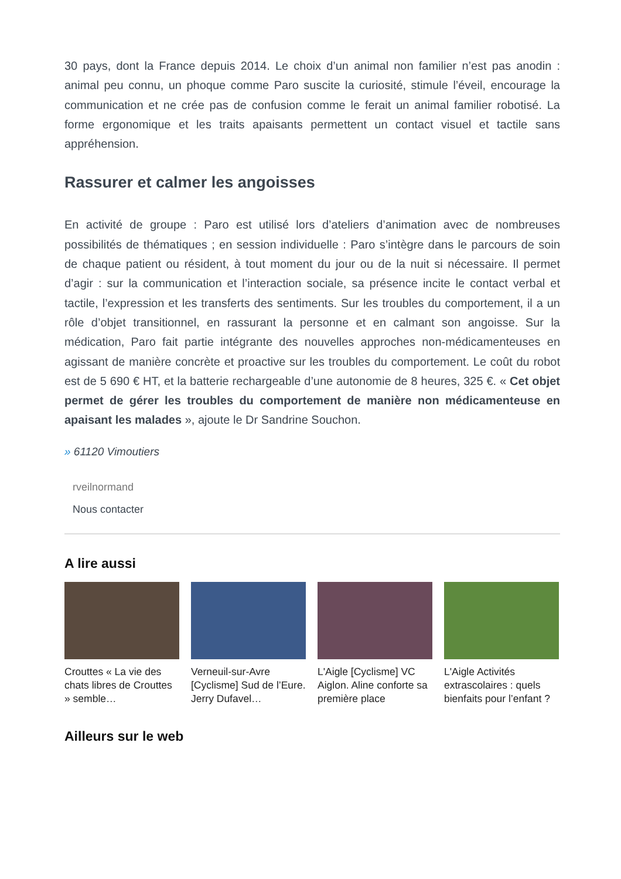30 pays, dont la France depuis 2014. Le choix d’un animal non familier n’est pas anodin : animal peu connu, un phoque comme Paro suscite la curiosité, stimule l’éveil, encourage la communication et ne crée pas de confusion comme le ferait un animal familier robotisé. La forme ergonomique et les traits apaisants permettent un contact visuel et tactile sans appréhension.
Rassurer et calmer les angoisses
En activité de groupe : Paro est utilisé lors d’ateliers d’animation avec de nombreuses possibilités de thématiques ; en session individuelle : Paro s’intègre dans le parcours de soin de chaque patient ou résident, à tout moment du jour ou de la nuit si nécessaire. Il permet d’agir : sur la communication et l’interaction sociale, sa présence incite le contact verbal et tactile, l’expression et les transferts des sentiments. Sur les troubles du comportement, il a un rôle d’objet transitionnel, en rassurant la personne et en calmant son angoisse. Sur la médication, Paro fait partie intégrante des nouvelles approches non-médicamenteuses en agissant de manière concrète et proactive sur les troubles du comportement. Le coût du robot est de 5 690 € HT, et la batterie rechargeable d’une autonomie de 8 heures, 325 €. « Cet objet permet de gérer les troubles du comportement de manière non médicamenteuse en apaisant les malades », ajoute le Dr Sandrine Souchon.
» 61120 Vimoutiers
rveilnormand
Nous contacter
A lire aussi
Crouttes « La vie des chats libres de Crouttes » semble…
Verneuil-sur-Avre [Cyclisme] Sud de l’Eure. Jerry Dufavel…
L'Aigle [Cyclisme] VC Aiglon. Aline conforte sa première place
L'Aigle Activités extrascolaires : quels bienfaits pour l’enfant ?
Ailleurs sur le web